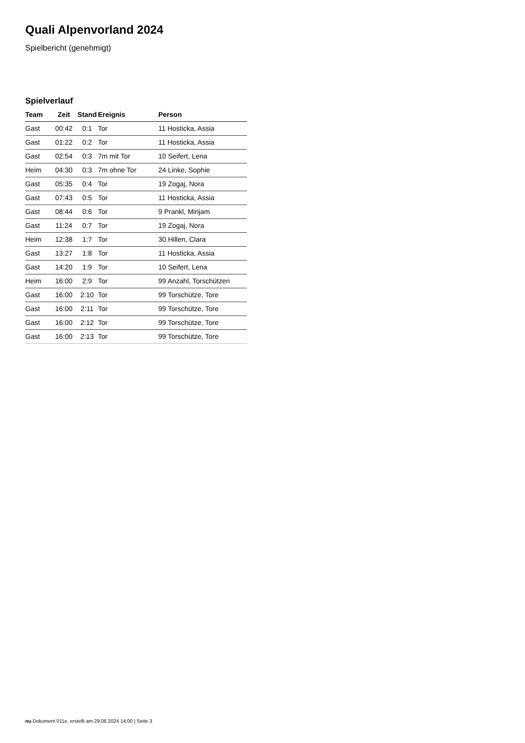Quali Alpenvorland 2024
Spielbericht (genehmigt)
Spielverlauf
| Team | Zeit | Stand | Ereignis | Person |
| --- | --- | --- | --- | --- |
| Gast | 00:42 | 0:1 | Tor | 11 Hosticka, Assia |
| Gast | 01:22 | 0:2 | Tor | 11 Hosticka, Assia |
| Gast | 02:54 | 0:3 | 7m mit Tor | 10 Seifert, Lena |
| Heim | 04:30 | 0:3 | 7m ohne Tor | 24 Linke, Sophie |
| Gast | 05:35 | 0:4 | Tor | 19 Zogaj, Nora |
| Gast | 07:43 | 0:5 | Tor | 11 Hosticka, Assia |
| Gast | 08:44 | 0:6 | Tor | 9 Prankl, Mirijam |
| Gast | 11:24 | 0:7 | Tor | 19 Zogaj, Nora |
| Heim | 12:38 | 1:7 | Tor | 30 Hillen, Clara |
| Gast | 13:27 | 1:8 | Tor | 11 Hosticka, Assia |
| Gast | 14:20 | 1:9 | Tor | 10 Seifert, Lena |
| Heim | 16:00 | 2:9 | Tor | 99 Anzahl, Torschützen |
| Gast | 16:00 | 2:10 | Tor | 99 Torschütze, Tore |
| Gast | 16:00 | 2:11 | Tor | 99 Torschütze, Tore |
| Gast | 16:00 | 2:12 | Tor | 99 Torschütze, Tore |
| Gast | 16:00 | 2:13 | Tor | 99 Torschütze, Tore |
nu.Dokument 011e, erstellt am 29.06.2024 14:00 | Seite 3